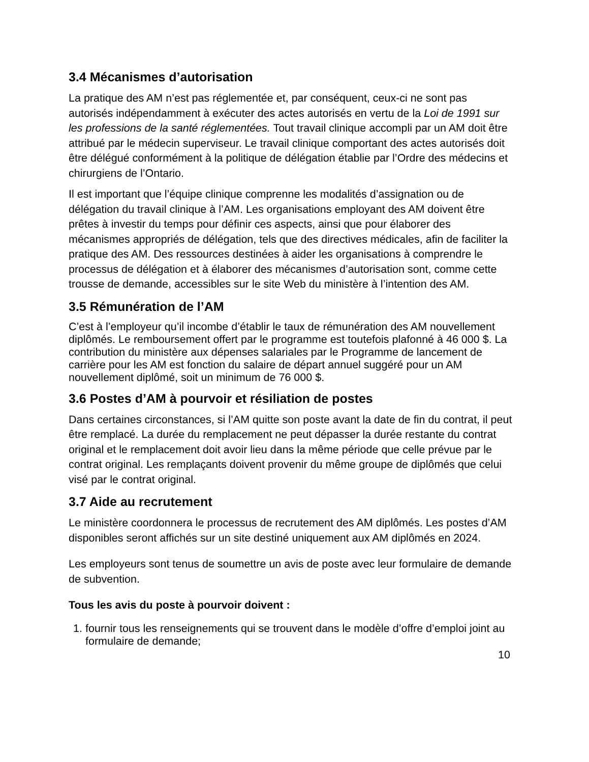3.4 Mécanismes d’autorisation
La pratique des AM n’est pas réglementée et, par conséquent, ceux-ci ne sont pas autorisés indépendamment à exécuter des actes autorisés en vertu de la Loi de 1991 sur les professions de la santé réglementées. Tout travail clinique accompli par un AM doit être attribué par le médecin superviseur. Le travail clinique comportant des actes autorisés doit être délégué conformément à la politique de délégation établie par l’Ordre des médecins et chirurgiens de l’Ontario.
Il est important que l’équipe clinique comprenne les modalités d’assignation ou de délégation du travail clinique à l’AM. Les organisations employant des AM doivent être prêtes à investir du temps pour définir ces aspects, ainsi que pour élaborer des mécanismes appropriés de délégation, tels que des directives médicales, afin de faciliter la pratique des AM. Des ressources destinées à aider les organisations à comprendre le processus de délégation et à élaborer des mécanismes d’autorisation sont, comme cette trousse de demande, accessibles sur le site Web du ministère à l’intention des AM.
3.5 Rémunération de l’AM
C’est à l’employeur qu’il incombe d’établir le taux de rémunération des AM nouvellement diplômés. Le remboursement offert par le programme est toutefois plafonné à 46 000 $. La contribution du ministère aux dépenses salariales par le Programme de lancement de carrière pour les AM est fonction du salaire de départ annuel suggéré pour un AM nouvellement diplômé, soit un minimum de 76 000 $.
3.6 Postes d’AM à pourvoir et résiliation de postes
Dans certaines circonstances, si l’AM quitte son poste avant la date de fin du contrat, il peut être remplacé. La durée du remplacement ne peut dépasser la durée restante du contrat original et le remplacement doit avoir lieu dans la même période que celle prévue par le contrat original. Les remplaçants doivent provenir du même groupe de diplômés que celui visé par le contrat original.
3.7 Aide au recrutement
Le ministère coordonnera le processus de recrutement des AM diplômés. Les postes d’AM disponibles seront affichés sur un site destiné uniquement aux AM diplômés en 2024.
Les employeurs sont tenus de soumettre un avis de poste avec leur formulaire de demande de subvention.
Tous les avis du poste à pourvoir doivent :
1. fournir tous les renseignements qui se trouvent dans le modèle d’offre d’emploi joint au formulaire de demande;
10